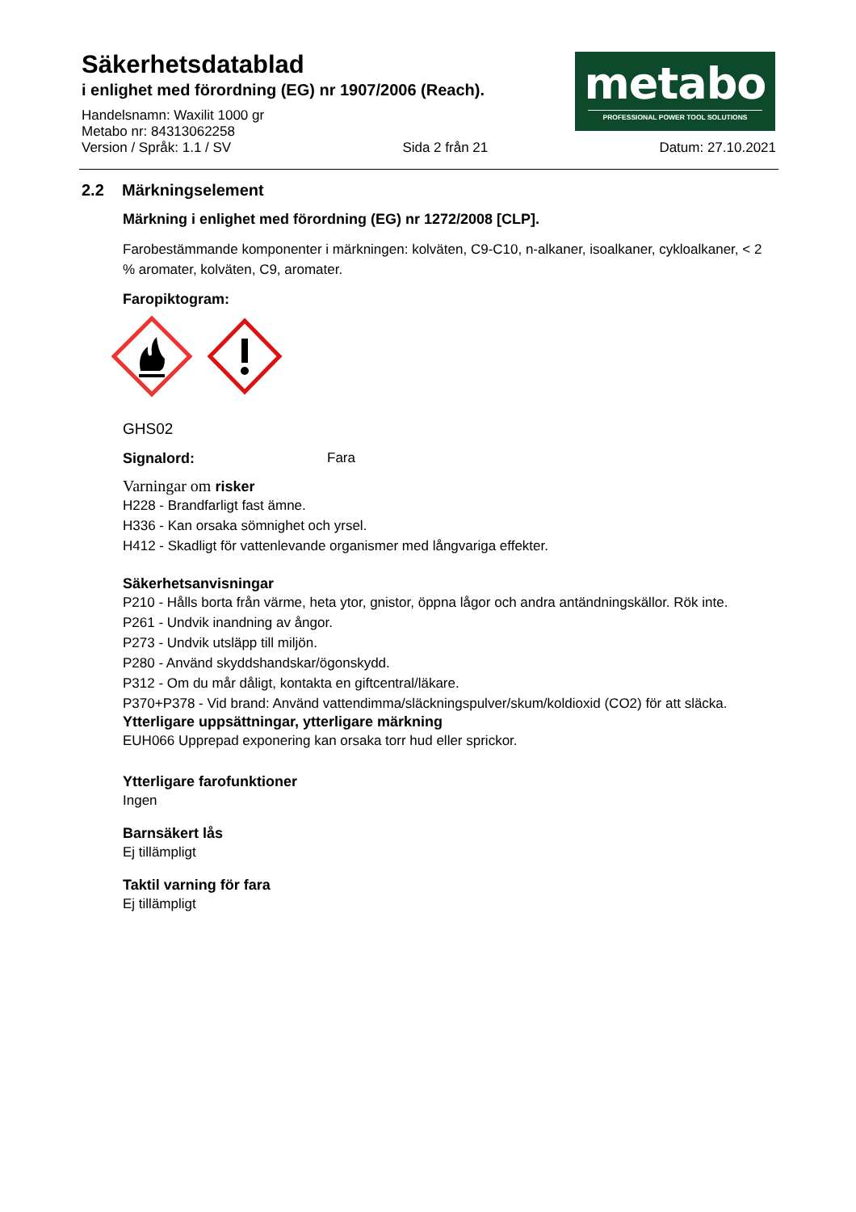Säkerhetsdatablad
i enlighet med förordning (EG) nr 1907/2006 (Reach).
Handelsnamn: Waxilit 1000 gr
Metabo nr: 84313062258
Version / Språk: 1.1 / SV Sida 2 från 21 Datum: 27.10.2021
metabo
PROFESSIONAL POWER TOOL SOLUTIONS
2.2 Märkningselement
Märkning i enlighet med förordning (EG) nr 1272/2008 [CLP].
Farobestämmande komponenter i märkningen: kolväten, C9-C10, n-alkaner, isoalkaner, cykloalkaner, < 2 % aromater, kolväten, C9, aromater.
Faropiktogram:
GHS02
Signalord: Fara
Varningar om risker
H228 - Brandfarligt fast ämne.
H336 - Kan orsaka sömnighet och yrsel.
H412 - Skadligt för vattenlevande organismer med långvariga effekter.
Säkerhetsanvisningar
P210 - Hålls borta från värme, heta ytor, gnistor, öppna lågor och andra antändningskällor. Rök inte.
P261 - Undvik inandning av ångor.
P273 - Undvik utsläpp till miljön.
P280 - Använd skyddshandskar/ögonskydd.
P312 - Om du mår dåligt, kontakta en giftcentral/läkare.
P370+P378 - Vid brand: Använd vattendimma/släckningspulver/skum/koldioxid (CO2) för att släcka.
Ytterligare uppsättningar, ytterligare märkning
EUH066 Upprepad exponering kan orsaka torr hud eller sprickor.
Ytterligare farofunktioner
Ingen
Barnsäkert lås
Ej tillämpligt
Taktil varning för fara
Ej tillämpligt